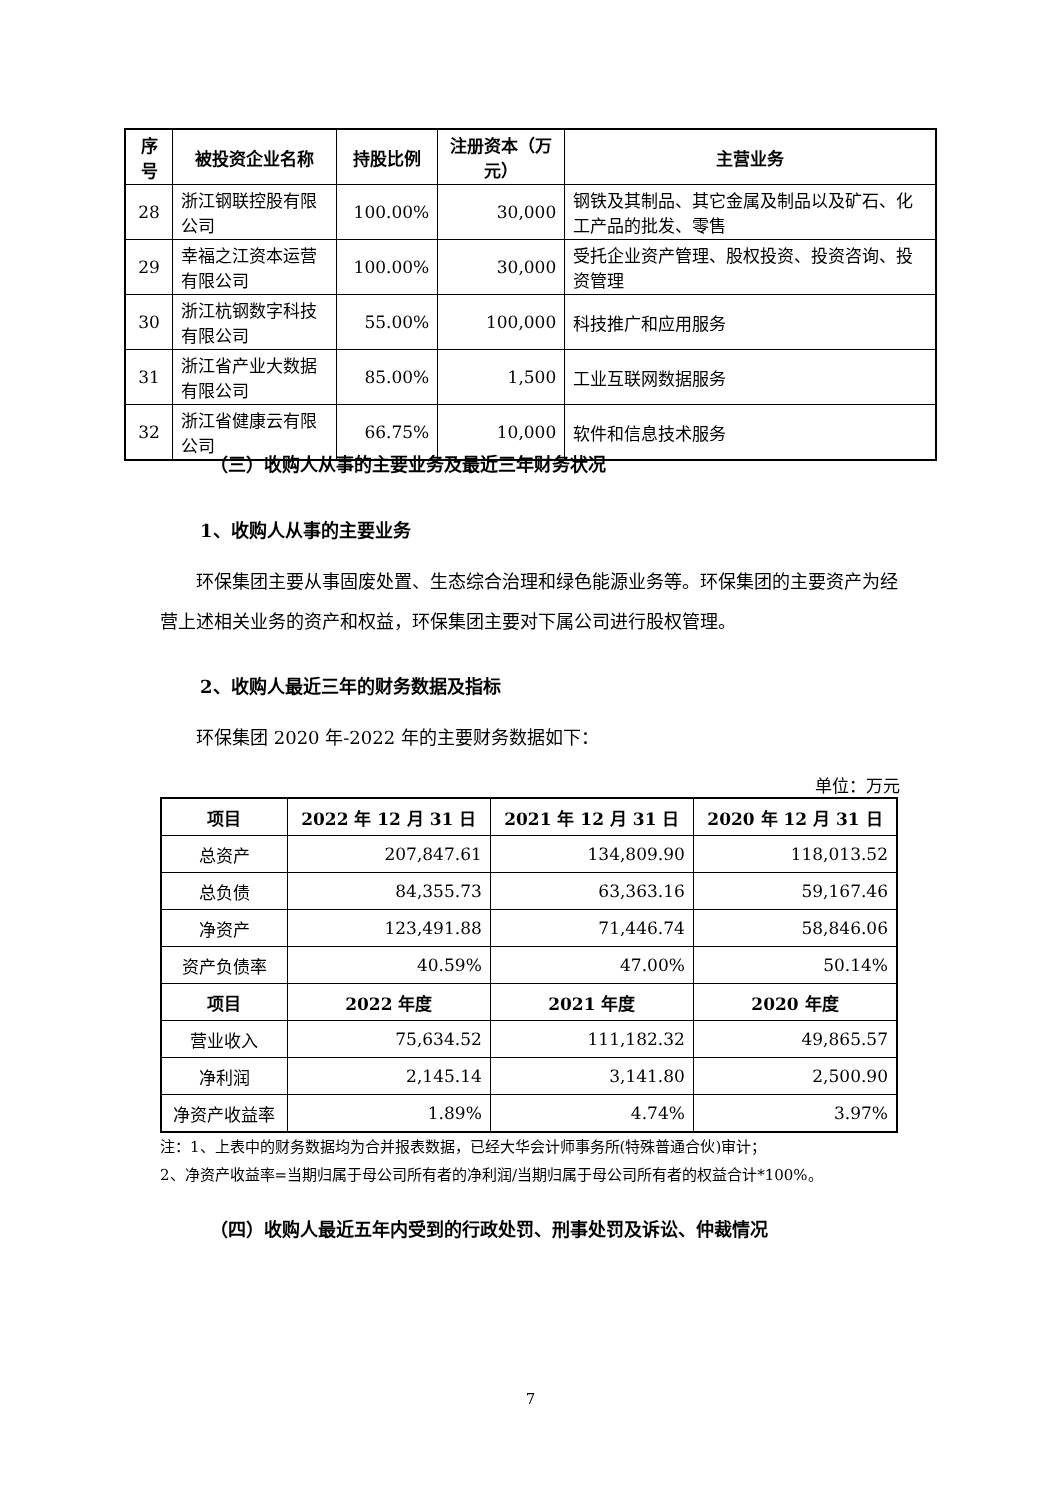| 序号 | 被投资企业名称 | 持股比例 | 注册资本（万元） | 主营业务 |
| --- | --- | --- | --- | --- |
| 28 | 浙江钢联控股有限公司 | 100.00% | 30,000 | 钢铁及其制品、其它金属及制品以及矿石、化工产品的批发、零售 |
| 29 | 幸福之江资本运营有限公司 | 100.00% | 30,000 | 受托企业资产管理、股权投资、投资咨询、投资管理 |
| 30 | 浙江杭钢数字科技有限公司 | 55.00% | 100,000 | 科技推广和应用服务 |
| 31 | 浙江省产业大数据有限公司 | 85.00% | 1,500 | 工业互联网数据服务 |
| 32 | 浙江省健康云有限公司 | 66.75% | 10,000 | 软件和信息技术服务 |
（三）收购人从事的主要业务及最近三年财务状况
1、收购人从事的主要业务
环保集团主要从事固废处置、生态综合治理和绿色能源业务等。环保集团的主要资产为经营上述相关业务的资产和权益，环保集团主要对下属公司进行股权管理。
2、收购人最近三年的财务数据及指标
环保集团 2020 年-2022 年的主要财务数据如下：
单位：万元
| 项目 | 2022 年 12 月 31 日 | 2021 年 12 月 31 日 | 2020 年 12 月 31 日 |
| --- | --- | --- | --- |
| 总资产 | 207,847.61 | 134,809.90 | 118,013.52 |
| 总负债 | 84,355.73 | 63,363.16 | 59,167.46 |
| 净资产 | 123,491.88 | 71,446.74 | 58,846.06 |
| 资产负债率 | 40.59% | 47.00% | 50.14% |
| 项目 | 2022 年度 | 2021 年度 | 2020 年度 |
| 营业收入 | 75,634.52 | 111,182.32 | 49,865.57 |
| 净利润 | 2,145.14 | 3,141.80 | 2,500.90 |
| 净资产收益率 | 1.89% | 4.74% | 3.97% |
注：1、上表中的财务数据均为合并报表数据，已经大华会计师事务所(特殊普通合伙)审计；
2、净资产收益率=当期归属于母公司所有者的净利润/当期归属于母公司所有者的权益合计*100%。
（四）收购人最近五年内受到的行政处罚、刑事处罚及诉讼、仲裁情况
7